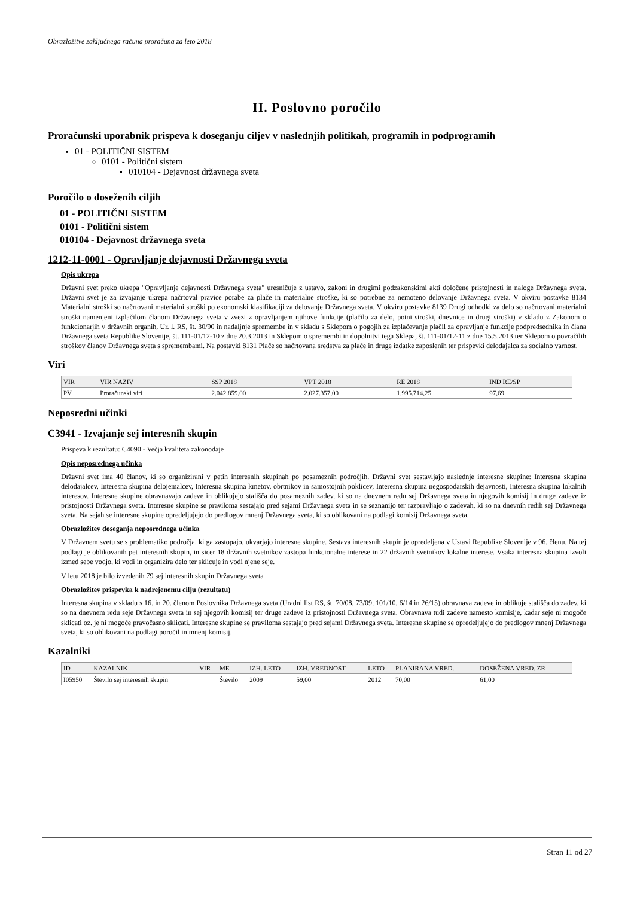Obrazložitve zaključnega računa proračuna za leto 2018
II. Poslovno poročilo
Proračunski uporabnik prispeva k doseganju ciljev v naslednjih politikah, programih in podprogramih
01 - POLITIČNI SISTEM
0101 - Politični sistem
010104 - Dejavnost državnega sveta
Poročilo o doseženih ciljih
01 - POLITIČNI SISTEM
0101 - Politični sistem
010104 - Dejavnost državnega sveta
1212-11-0001 - Opravljanje dejavnosti Državnega sveta
Opis ukrepa
Državni svet preko ukrepa "Opravljanje dejavnosti Državnega sveta" uresničuje z ustavo, zakoni in drugimi podzakonskimi akti določene pristojnosti in naloge Državnega sveta. Državni svet je za izvajanje ukrepa načrtoval pravice porabe za plače in materialne stroške, ki so potrebne za nemoteno delovanje Državnega sveta. V okviru postavke 8134 Materialni stroški so načrtovani materialni stroški po ekonomski klasifikaciji za delovanje Državnega sveta. V okviru postavke 8139 Drugi odhodki za delo so načrtovani materialni stroški namenjeni izplačilom članom Državnega sveta v zvezi z opravljanjem njihove funkcije (plačilo za delo, potni stroški, dnevnice in drugi stroški) v skladu z Zakonom o funkcionarjih v državnih organih, Ur. l. RS, št. 30/90 in nadaljnje spremembe in v skladu s Sklepom o pogojih za izplačevanje plačil za opravljanje funkcije podpredsednika in člana Državnega sveta Republike Slovenije, št. 111-01/12-10 z dne 20.3.2013 in Sklepom o spremembi in dopolnitvi tega Sklepa, št. 111-01/12-11 z dne 15.5.2013 ter Sklepom o povračilih stroškov članov Državnega sveta s spremembami. Na postavki 8131 Plače so načrtovana sredstva za plače in druge izdatke zaposlenih ter prispevki delodajalca za socialno varnost.
Viri
| VIR | VIR NAZIV | SSP 2018 | VPT 2018 | RE 2018 | IND RE/SP |
| --- | --- | --- | --- | --- | --- |
| PV | Proračunski viri | 2.042.859,00 | 2.027.357,00 | 1.995.714,25 | 97,69 |
Neposredni učinki
C3941 - Izvajanje sej interesnih skupin
Prispeva k rezultatu: C4090 - Večja kvaliteta zakonodaje
Opis neposrednega učinka
Državni svet ima 40 članov, ki so organizirani v petih interesnih skupinah po posameznih področjih. Državni svet sestavljajo naslednje interesne skupine: Interesna skupina delodajalcev, Interesna skupina delojemalcev, Interesna skupina kmetov, obrtnikov in samostojnih poklicev, Interesna skupina negospodarskih dejavnosti, Interesna skupina lokalnih interesov. Interesne skupine obravnavajo zadeve in oblikujejo stališča do posameznih zadev, ki so na dnevnem redu sej Državnega sveta in njegovih komisij in druge zadeve iz pristojnosti Državnega sveta. Interesne skupine se praviloma sestajajo pred sejami Državnega sveta in se seznanijo ter razpravljajo o zadevah, ki so na dnevnih redih sej Državnega sveta. Na sejah se interesne skupine opredeljujejo do predlogov mnenj Državnega sveta, ki so oblikovani na podlagi komisij Državnega sveta.
Obrazložitev doseganja neposrednega učinka
V Državnem svetu se s problematiko področja, ki ga zastopajo, ukvarjajo interesne skupine. Sestava interesnih skupin je opredeljena v Ustavi Republike Slovenije v 96. členu. Na tej podlagi je oblikovanih pet interesnih skupin, in sicer 18 državnih svetnikov zastopa funkcionalne interese in 22 državnih svetnikov lokalne interese. Vsaka interesna skupina izvoli izmed sebe vodjo, ki vodi in organizira delo ter sklicuje in vodi njene seje.
V letu 2018 je bilo izvedenih 79 sej interesnih skupin Državnega sveta
Obrazložitev prispevka k nadrejenemu cilju (rezultatu)
Interesna skupina v skladu s 16. in 20. členom Poslovnika Državnega sveta (Uradni list RS, št. 70/08, 73/09, 101/10, 6/14 in 26/15) obravnava zadeve in oblikuje stališča do zadev, ki so na dnevnem redu seje Državnega sveta in sej njegovih komisij ter druge zadeve iz pristojnosti Državnega sveta. Obravnava tudi zadeve namesto komisije, kadar seje ni mogoče sklicati oz. je ni mogoče pravočasno sklicati. Interesne skupine se praviloma sestajajo pred sejami Državnega sveta. Interesne skupine se opredeljujejo do predlogov mnenj Državnega sveta, ki so oblikovani na podlagi poročil in mnenj komisij.
Kazalniki
| ID | KAZALNIK | VIR | ME | IZH. LETO | IZH. VREDNOST | LETO | PLANIRANA VRED. | DOSEŽENA VRED. ZR |
| --- | --- | --- | --- | --- | --- | --- | --- | --- |
| I05950 | Število sej interesnih skupin | | Število | 2009 | 59,00 | 2012 | 70,00 | 61,00 |
Stran 11 od 27